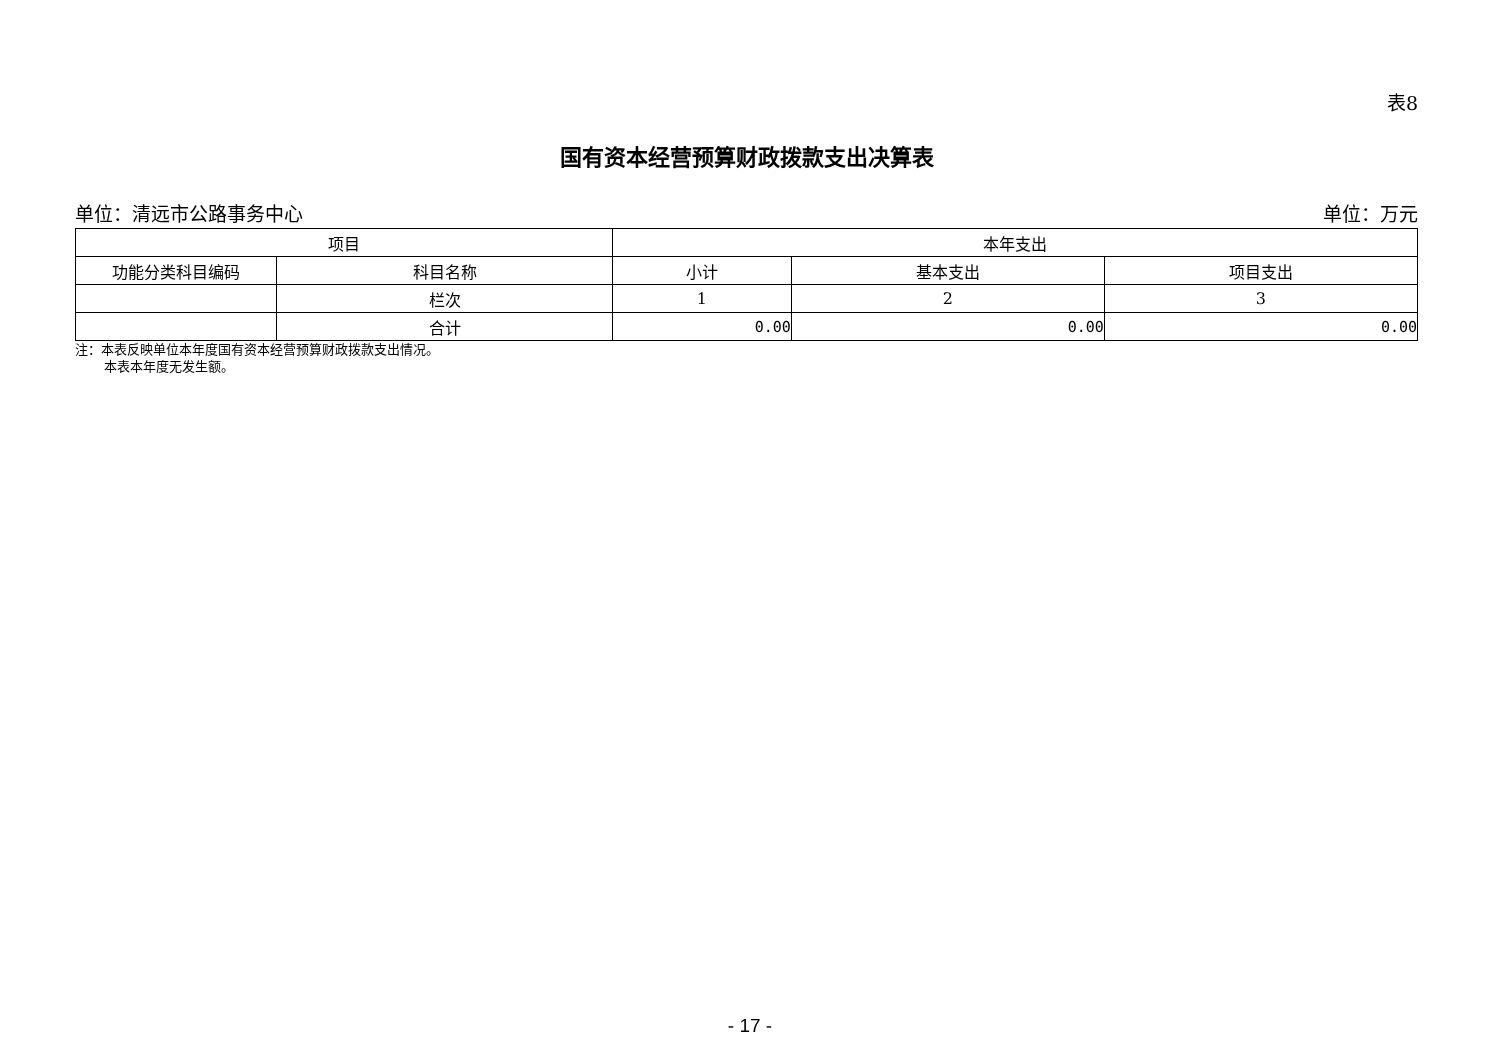表8
国有资本经营预算财政拨款支出决算表
单位：清远市公路事务中心 单位：万元
| 项目 | | 本年支出 | | |
| --- | --- | --- | --- | --- |
| 功能分类科目编码 | 科目名称 | 小计 | 基本支出 | 项目支出 |
| | 栏次 | 1 | 2 | 3 |
| | 合计 | 0.00 | 0.00 | 0.00 |
注：本表反映单位本年度国有资本经营预算财政拨款支出情况。
本表本年度无发生额。
- 17 -